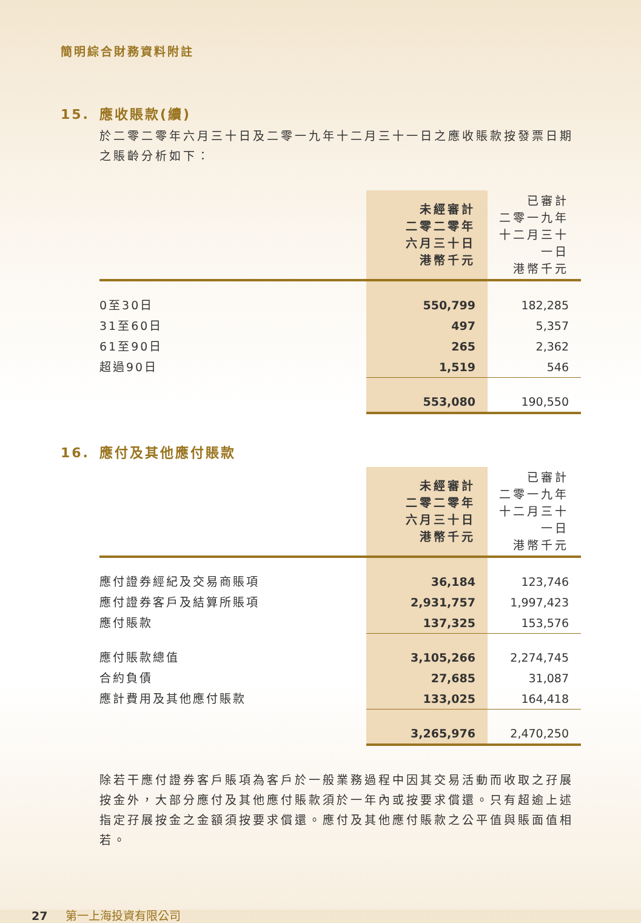簡明綜合財務資料附註
15. 應收賬款(續)
於二零二零年六月三十日及二零一九年十二月三十一日之應收賬款按發票日期之賬齡分析如下：
| | 未經審計 二零二零年 六月三十日 港幣千元 | 已審計 二零一九年 十二月三十一日 港幣千元 |
| --- | --- | --- |
| 0至30日 | 550,799 | 182,285 |
| 31至60日 | 497 | 5,357 |
| 61至90日 | 265 | 2,362 |
| 超過90日 | 1,519 | 546 |
| | 553,080 | 190,550 |
16. 應付及其他應付賬款
| | 未經審計 二零二零年 六月三十日 港幣千元 | 已審計 二零一九年 十二月三十一日 港幣千元 |
| --- | --- | --- |
| 應付證券經紀及交易商賬項 | 36,184 | 123,746 |
| 應付證券客戶及結算所賬項 | 2,931,757 | 1,997,423 |
| 應付賬款 | 137,325 | 153,576 |
| 應付賬款總值 | 3,105,266 | 2,274,745 |
| 合約負債 | 27,685 | 31,087 |
| 應計費用及其他應付賬款 | 133,025 | 164,418 |
| | 3,265,976 | 2,470,250 |
除若干應付證券客戶賬項為客戶於一般業務過程中因其交易活動而收取之孖展按金外，大部分應付及其他應付賬款須於一年內或按要求償還。只有超逾上述指定孖展按金之金額須按要求償還。應付及其他應付賬款之公平值與賬面值相若。
27 第一上海投資有限公司